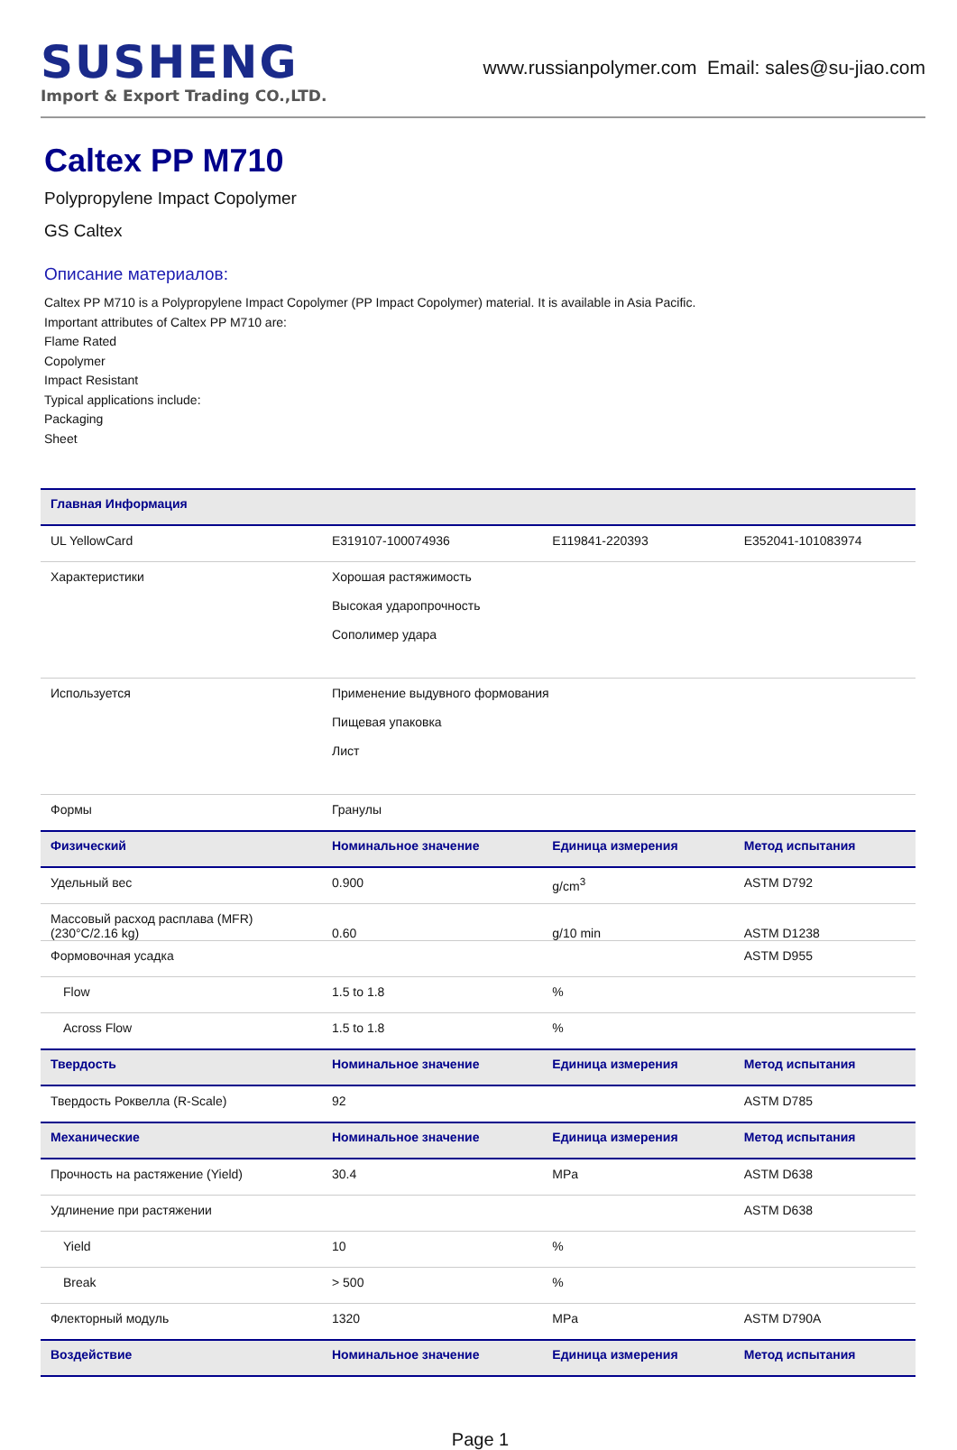SUSHENG
Import & Export Trading CO.,LTD.
www.russianpolymer.com Email: sales@su-jiao.com
Caltex PP M710
Polypropylene Impact Copolymer
GS Caltex
Описание материалов:
Caltex PP M710 is a Polypropylene Impact Copolymer (PP Impact Copolymer) material. It is available in Asia Pacific.
Important attributes of Caltex PP M710 are:
Flame Rated
Copolymer
Impact Resistant
Typical applications include:
Packaging
Sheet
| Главная Информация | | | |
| --- | --- | --- | --- |
| UL YellowCard | E319107-100074936 | E119841-220393 | E352041-101083974 |
| Характеристики | Хорошая растяжимость Высокая ударопрочность Сополимер удара | | |
| Используется | Применение выдувного формования Пищевая упаковка Лист | | |
| Формы | Гранулы | | |
| Физический | Номинальное значение | Единица измерения | Метод испытания |
| Удельный вес | 0.900 | g/cm<sup>3</sup> | ASTM D792 |
| Массовый расход расплава (MFR) (230°C/2.16 kg) | 0.60 | g/10 min | ASTM D1238 |
| Формовочная усадка | | | ASTM D955 |
| Flow | 1.5 to 1.8 | % | |
| Across Flow | 1.5 to 1.8 | % | |
| Твердость | Номинальное значение | Единица измерения | Метод испытания |
| Твердость Роквелла (R-Scale) | 92 | | ASTM D785 |
| Механические | Номинальное значение | Единица измерения | Метод испытания |
| Прочность на растяжение (Yield) | 30.4 | MPa | ASTM D638 |
| Удлинение при растяжении | | | ASTM D638 |
| Yield | 10 | % | |
| Break | > 500 | % | |
| Флекторный модуль | 1320 | MPa | ASTM D790A |
| Воздействие | Номинальное значение | Единица измерения | Метод испытания |
Page 1